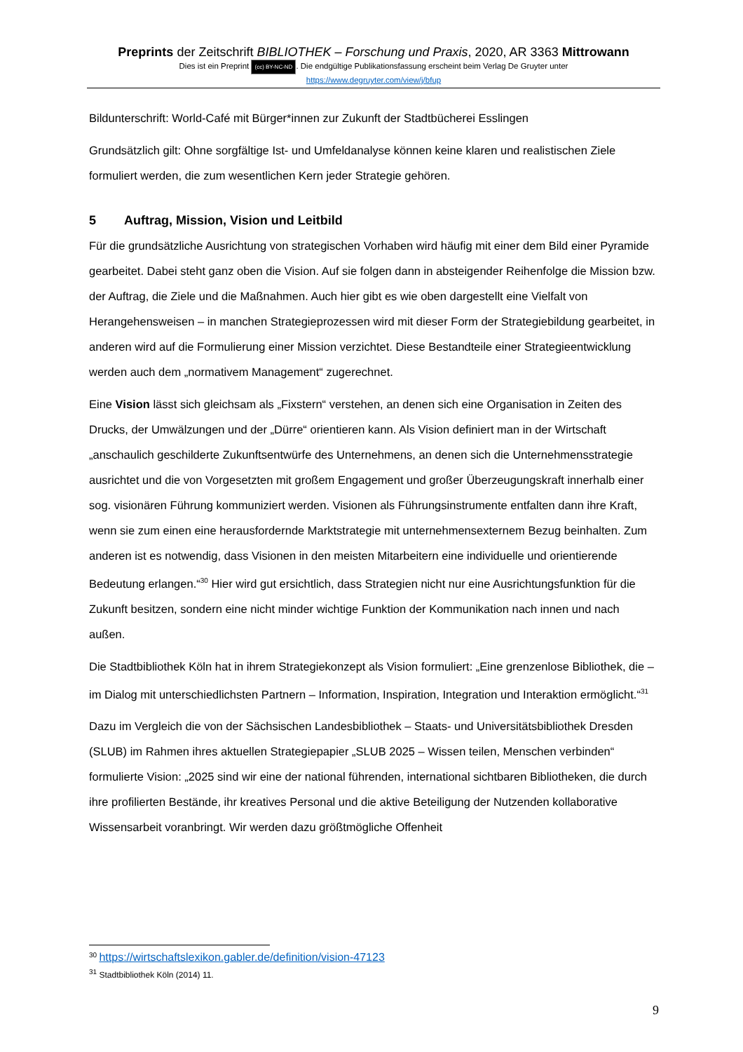Preprints der Zeitschrift BIBLIOTHEK – Forschung und Praxis, 2020, AR 3363 Mittrowann
Dies ist ein Preprint (cc) BY-NC-ND. Die endgültige Publikationsfassung erscheint beim Verlag De Gruyter unter
https://www.degruyter.com/view/j/bfup
Bildunterschrift: World-Café mit Bürger*innen zur Zukunft der Stadtbücherei Esslingen
Grundsätzlich gilt: Ohne sorgfältige Ist- und Umfeldanalyse können keine klaren und realistischen Ziele formuliert werden, die zum wesentlichen Kern jeder Strategie gehören.
5 Auftrag, Mission, Vision und Leitbild
Für die grundsätzliche Ausrichtung von strategischen Vorhaben wird häufig mit einer dem Bild einer Pyramide gearbeitet. Dabei steht ganz oben die Vision. Auf sie folgen dann in absteigender Reihenfolge die Mission bzw. der Auftrag, die Ziele und die Maßnahmen. Auch hier gibt es wie oben dargestellt eine Vielfalt von Herangehensweisen – in manchen Strategieprozessen wird mit dieser Form der Strategiebildung gearbeitet, in anderen wird auf die Formulierung einer Mission verzichtet. Diese Bestandteile einer Strategieentwicklung werden auch dem „normativem Management“ zugerechnet.
Eine Vision lässt sich gleichsam als „Fixstern“ verstehen, an denen sich eine Organisation in Zeiten des Drucks, der Umwälzungen und der „Dürre“ orientieren kann. Als Vision definiert man in der Wirtschaft „anschaulich geschilderte Zukunftsentwürfe des Unternehmens, an denen sich die Unternehmensstrategie ausrichtet und die von Vorgesetzten mit großem Engagement und großer Überzeugungskraft innerhalb einer sog. visionären Führung kommuniziert werden. Visionen als Führungsinstrumente entfalten dann ihre Kraft, wenn sie zum einen eine herausfordernde Marktstrategie mit unternehmensexternem Bezug beinhalten. Zum anderen ist es notwendig, dass Visionen in den meisten Mitarbeitern eine individuelle und orientierende Bedeutung erlangen.“<sup>30</sup> Hier wird gut ersichtlich, dass Strategien nicht nur eine Ausrichtungsfunktion für die Zukunft besitzen, sondern eine nicht minder wichtige Funktion der Kommunikation nach innen und nach außen.
Die Stadtbibliothek Köln hat in ihrem Strategiekonzept als Vision formuliert: „Eine grenzenlose Bibliothek, die – im Dialog mit unterschiedlichsten Partnern – Information, Inspiration, Integration und Interaktion ermöglicht.“<sup>31</sup>
Dazu im Vergleich die von der Sächsischen Landesbibliothek – Staats- und Universitätsbibliothek Dresden (SLUB) im Rahmen ihres aktuellen Strategiepapier „SLUB 2025 – Wissen teilen, Menschen verbinden“ formulierte Vision: „2025 sind wir eine der national führenden, international sichtbaren Bibliotheken, die durch ihre profilierten Bestände, ihr kreatives Personal und die aktive Beteiligung der Nutzenden kollaborative Wissensarbeit voranbringt. Wir werden dazu größtmögliche Offenheit
<sup>30</sup> https://wirtschaftslexikon.gabler.de/definition/vision-47123
<sup>31</sup> Stadtbibliothek Köln (2014) 11.
9